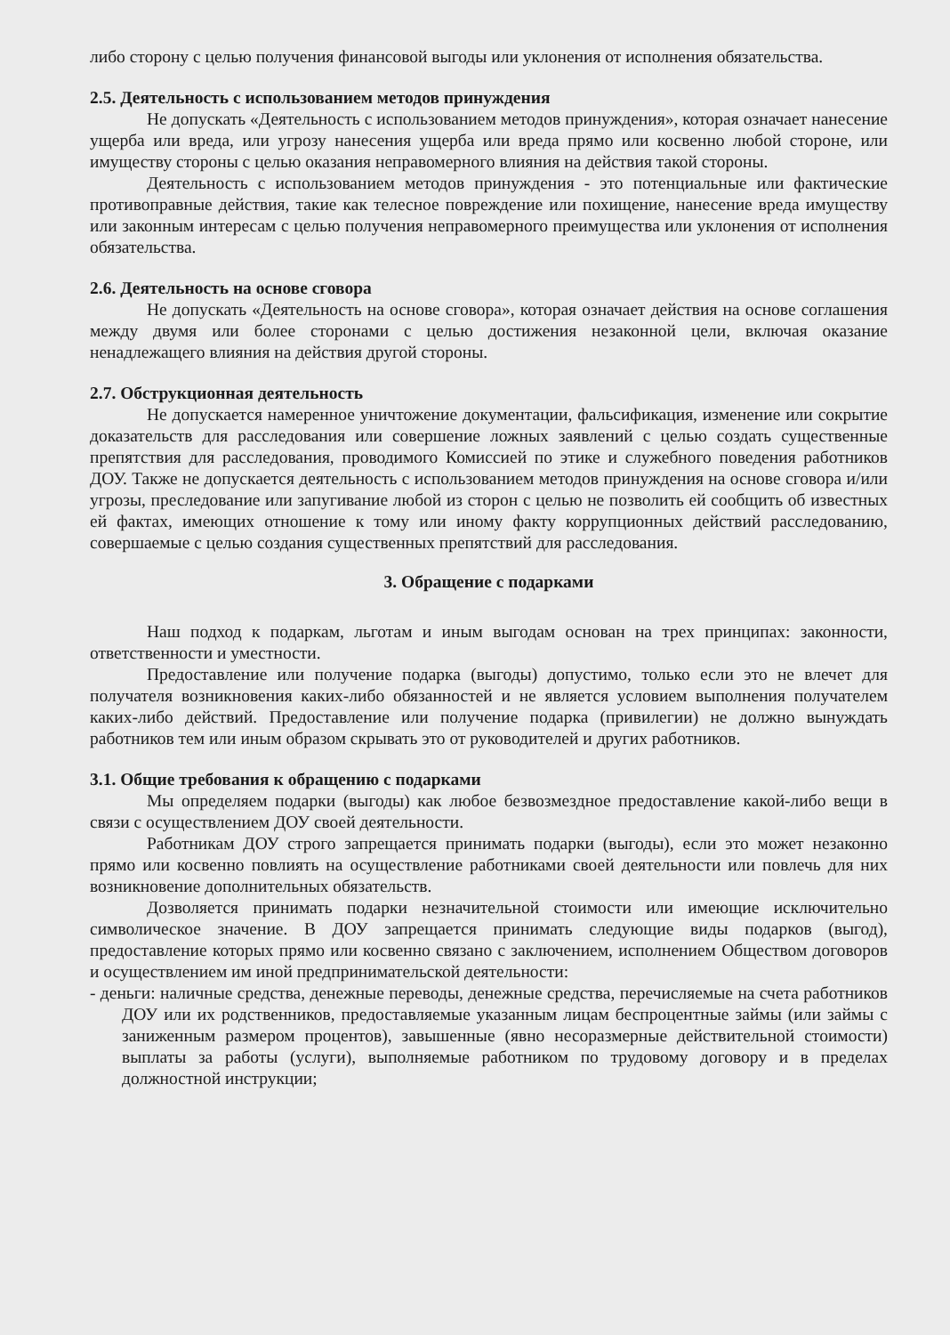либо сторону с целью получения финансовой выгоды или уклонения от исполнения обязательства.
2.5. Деятельность с использованием методов принуждения
Не допускать «Деятельность с использованием методов принуждения», которая означает нанесение ущерба или вреда, или угрозу нанесения ущерба или вреда прямо или косвенно любой стороне, или имуществу стороны с целью оказания неправомерного влияния на действия такой стороны.
Деятельность с использованием методов принуждения - это потенциальные или фактические противоправные действия, такие как телесное повреждение или похищение, нанесение вреда имуществу или законным интересам с целью получения неправомерного преимущества или уклонения от исполнения обязательства.
2.6. Деятельность на основе сговора
Не допускать «Деятельность на основе сговора», которая означает действия на основе соглашения между двумя или более сторонами с целью достижения незаконной цели, включая оказание ненадлежащего влияния на действия другой стороны.
2.7. Обструкционная деятельность
Не допускается намеренное уничтожение документации, фальсификация, изменение или сокрытие доказательств для расследования или совершение ложных заявлений с целью создать существенные препятствия для расследования, проводимого Комиссией по этике и служебного поведения работников ДОУ. Также не допускается деятельность с использованием методов принуждения на основе сговора и/или угрозы, преследование или запугивание любой из сторон с целью не позволить ей сообщить об известных ей фактах, имеющих отношение к тому или иному факту коррупционных действий расследованию, совершаемые с целью создания существенных препятствий для расследования.
3. Обращение с подарками
Наш подход к подаркам, льготам и иным выгодам основан на трех принципах: законности, ответственности и уместности.
Предоставление или получение подарка (выгоды) допустимо, только если это не влечет для получателя возникновения каких-либо обязанностей и не является условием выполнения получателем каких-либо действий. Предоставление или получение подарка (привилегии) не должно вынуждать работников тем или иным образом скрывать это от руководителей и других работников.
3.1. Общие требования к обращению с подарками
Мы определяем подарки (выгоды) как любое безвозмездное предоставление какой-либо вещи в связи с осуществлением ДОУ своей деятельности.
Работникам ДОУ строго запрещается принимать подарки (выгоды), если это может незаконно прямо или косвенно повлиять на осуществление работниками своей деятельности или повлечь для них возникновение дополнительных обязательств.
Дозволяется принимать подарки незначительной стоимости или имеющие исключительно символическое значение. В ДОУ запрещается принимать следующие виды подарков (выгод), предоставление которых прямо или косвенно связано с заключением, исполнением Обществом договоров и осуществлением им иной предпринимательской деятельности:
- деньги: наличные средства, денежные переводы, денежные средства, перечисляемые на счета работников ДОУ или их родственников, предоставляемые указанным лицам беспроцентные займы (или займы с заниженным размером процентов), завышенные (явно несоразмерные действительной стоимости) выплаты за работы (услуги), выполняемые работником по трудовому договору и в пределах должностной инструкции;